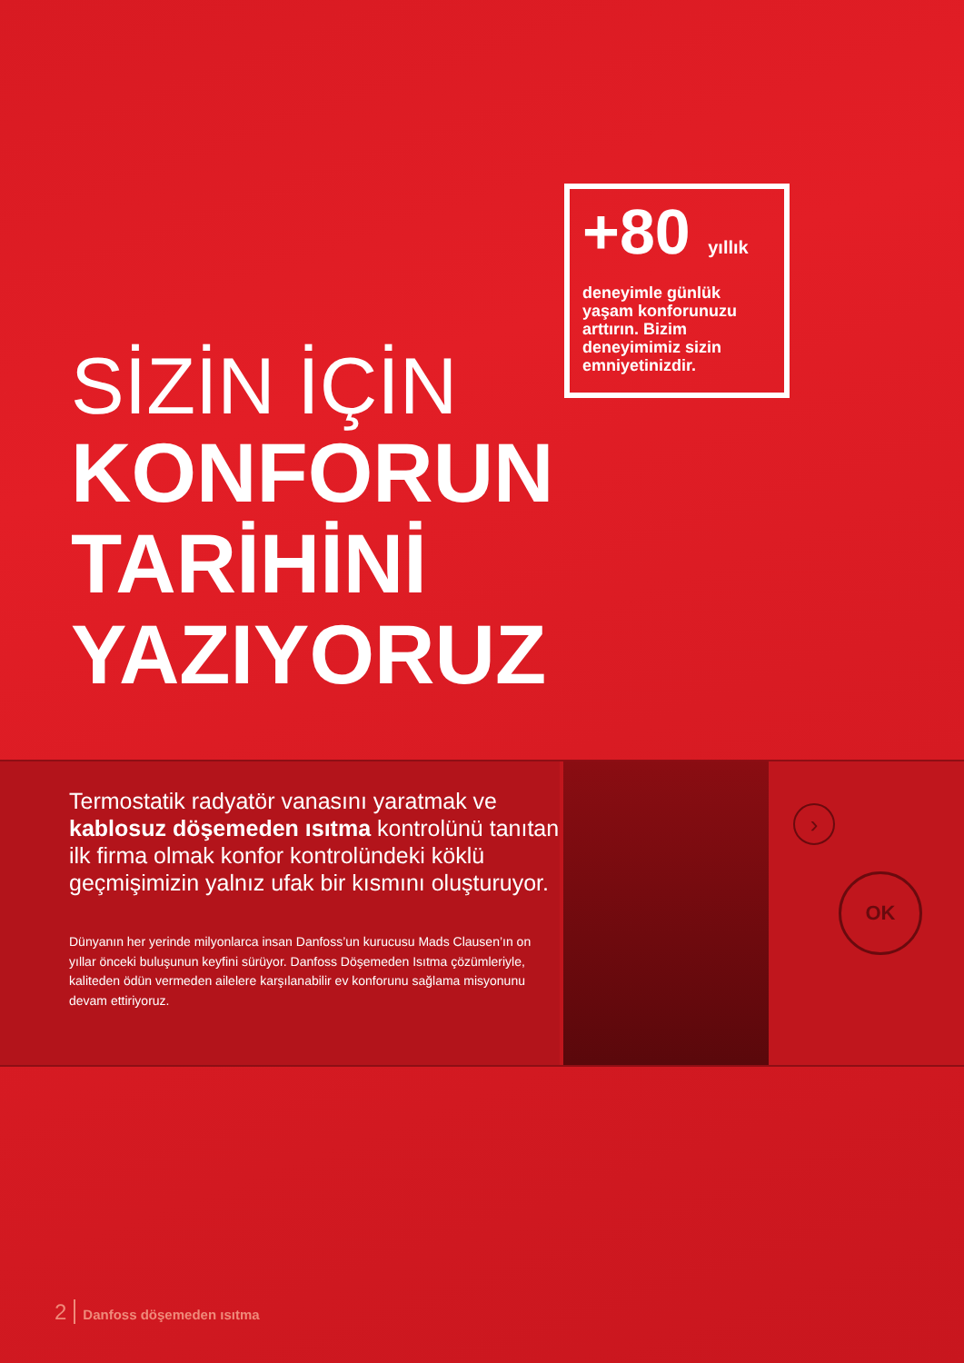+80 yıllık
deneyimle günlük yaşam konforunuzu arttırın. Bizim deneyimimiz sizin emniyetinizdir.
SİZİN İÇİN
KONFORUN
TARİHİNİ
YAZIYORUZ
Termostatik radyatör vanasını yaratmak ve kablosuz döşemeden ısıtma kontrolünü tanıtan ilk firma olmak konfor kontrolündeki köklü geçmişimizin yalnız ufak bir kısmını oluşturuyor.
Dünyanın her yerinde milyonlarca insan Danfoss’un kurucusu Mads Clausen’ın on yıllar önceki buluşunun keyfini sürüyor. Danfoss Döşemeden Isıtma çözümleriyle, kaliteden ödün vermeden ailelere karşılanabilir ev konforunu sağlama misyonunu devam ettiriyoruz.
›
OK
2 Danfoss döşemeden ısıtma